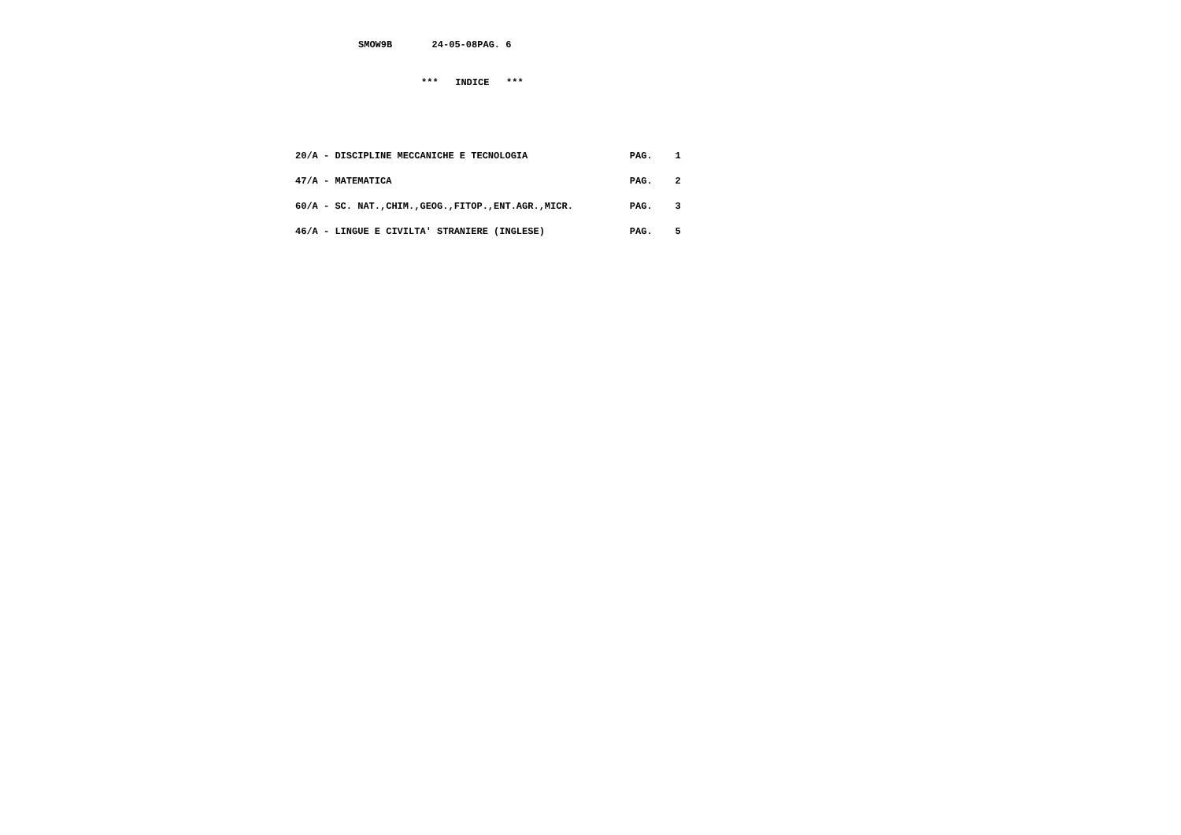SMOW9B       24-05-08PAG. 6
***   INDICE   ***
20/A - DISCIPLINE MECCANICHE E TECNOLOGIA                  PAG.    1
47/A - MATEMATICA                                          PAG.    2
60/A - SC. NAT.,CHIM.,GEOG.,FITOP.,ENT.AGR.,MICR.          PAG.    3
46/A - LINGUE E CIVILTA' STRANIERE (INGLESE)               PAG.    5